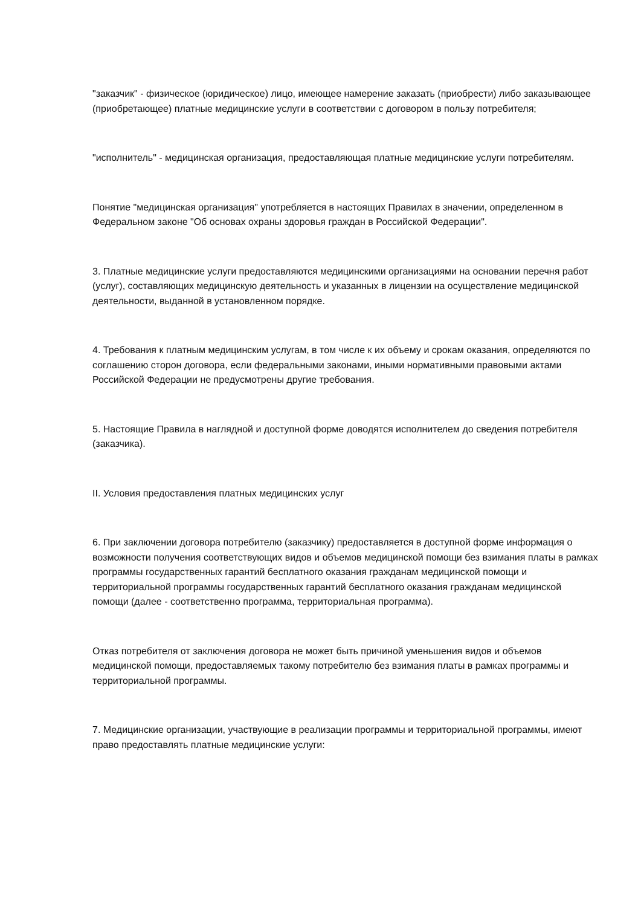"заказчик" - физическое (юридическое) лицо, имеющее намерение заказать (приобрести) либо заказывающее (приобретающее) платные медицинские услуги в соответствии с договором в пользу потребителя;
"исполнитель" - медицинская организация, предоставляющая платные медицинские услуги потребителям.
Понятие "медицинская организация" употребляется в настоящих Правилах в значении, определенном в Федеральном законе "Об основах охраны здоровья граждан в Российской Федерации".
3. Платные медицинские услуги предоставляются медицинскими организациями на основании перечня работ (услуг), составляющих медицинскую деятельность и указанных в лицензии на осуществление медицинской деятельности, выданной в установленном порядке.
4. Требования к платным медицинским услугам, в том числе к их объему и срокам оказания, определяются по соглашению сторон договора, если федеральными законами, иными нормативными правовыми актами Российской Федерации не предусмотрены другие требования.
5. Настоящие Правила в наглядной и доступной форме доводятся исполнителем до сведения потребителя (заказчика).
II. Условия предоставления платных медицинских услуг
6. При заключении договора потребителю (заказчику) предоставляется в доступной форме информация о возможности получения соответствующих видов и объемов медицинской помощи без взимания платы в рамках программы государственных гарантий бесплатного оказания гражданам медицинской помощи и территориальной программы государственных гарантий бесплатного оказания гражданам медицинской помощи (далее - соответственно программа, территориальная программа).
Отказ потребителя от заключения договора не может быть причиной уменьшения видов и объемов медицинской помощи, предоставляемых такому потребителю без взимания платы в рамках программы и территориальной программы.
7. Медицинские организации, участвующие в реализации программы и территориальной программы, имеют право предоставлять платные медицинские услуги: